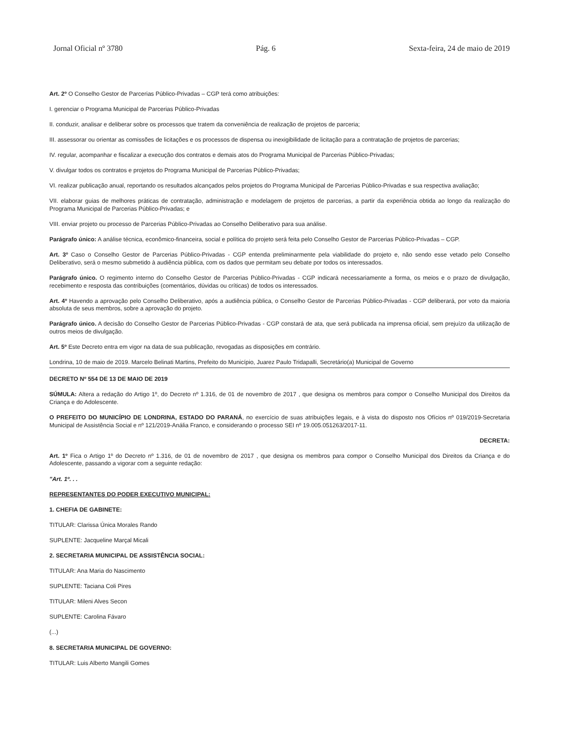Jornal Oficial nº 3780 Pág. 6 Sexta-feira, 24 de maio de 2019
Art. 2º O Conselho Gestor de Parcerias Público-Privadas – CGP terá como atribuições:
I. gerenciar o Programa Municipal de Parcerias Público-Privadas
II. conduzir, analisar e deliberar sobre os processos que tratem da conveniência de realização de projetos de parceria;
III. assessorar ou orientar as comissões de licitações e os processos de dispensa ou inexigibilidade de licitação para a contratação de projetos de parcerias;
IV. regular, acompanhar e fiscalizar a execução dos contratos e demais atos do Programa Municipal de Parcerias Público-Privadas;
V. divulgar todos os contratos e projetos do Programa Municipal de Parcerias Público-Privadas;
VI. realizar publicação anual, reportando os resultados alcançados pelos projetos do Programa Municipal de Parcerias Público-Privadas e sua respectiva avaliação;
VII. elaborar guias de melhores práticas de contratação, administração e modelagem de projetos de parcerias, a partir da experiência obtida ao longo da realização do Programa Municipal de Parcerias Público-Privadas; e
VIII. enviar projeto ou processo de Parcerias Público-Privadas ao Conselho Deliberativo para sua análise.
Parágrafo único: A análise técnica, econômico-financeira, social e política do projeto será feita pelo Conselho Gestor de Parcerias Público-Privadas – CGP.
Art. 3º Caso o Conselho Gestor de Parcerias Público-Privadas - CGP entenda preliminarmente pela viabilidade do projeto e, não sendo esse vetado pelo Conselho Deliberativo, será o mesmo submetido à audiência pública, com os dados que permitam seu debate por todos os interessados.
Parágrafo único. O regimento interno do Conselho Gestor de Parcerias Público-Privadas - CGP indicará necessariamente a forma, os meios e o prazo de divulgação, recebimento e resposta das contribuições (comentários, dúvidas ou críticas) de todos os interessados.
Art. 4º Havendo a aprovação pelo Conselho Deliberativo, após a audiência pública, o Conselho Gestor de Parcerias Público-Privadas - CGP deliberará, por voto da maioria absoluta de seus membros, sobre a aprovação do projeto.
Parágrafo único. A decisão do Conselho Gestor de Parcerias Público-Privadas - CGP constará de ata, que será publicada na imprensa oficial, sem prejuízo da utilização de outros meios de divulgação.
Art. 5º Este Decreto entra em vigor na data de sua publicação, revogadas as disposições em contrário.
Londrina, 10 de maio de 2019. Marcelo Belinati Martins, Prefeito do Município, Juarez Paulo Tridapalli, Secretário(a) Municipal de Governo
DECRETO Nº 554 DE 13 DE MAIO DE 2019
SÚMULA: Altera a redação do Artigo 1º, do Decreto nº 1.316, de 01 de novembro de 2017 , que designa os membros para compor o Conselho Municipal dos Direitos da Criança e do Adolescente.
O PREFEITO DO MUNICÍPIO DE LONDRINA, ESTADO DO PARANÁ, no exercício de suas atribuições legais, e à vista do disposto nos Ofícios nº 019/2019-Secretaria Municipal de Assistência Social e nº 121/2019-Anália Franco, e considerando o processo SEI nº 19.005.051263/2017-11.
DECRETA:
Art. 1º Fica o Artigo 1º do Decreto nº 1.316, de 01 de novembro de 2017 , que designa os membros para compor o Conselho Municipal dos Direitos da Criança e do Adolescente, passando a vigorar com a seguinte redação:
"Art. 1º. . .
REPRESENTANTES DO PODER EXECUTIVO MUNICIPAL:
1. CHEFIA DE GABINETE:
TITULAR: Clarissa Única Morales Rando
SUPLENTE: Jacqueline Marçal Micali
2. SECRETARIA MUNICIPAL DE ASSISTÊNCIA SOCIAL:
TITULAR: Ana Maria do Nascimento
SUPLENTE: Taciana Coli Pires
TITULAR: Mileni Alves Secon
SUPLENTE: Carolina Fávaro
(...)
8. SECRETARIA MUNICIPAL DE GOVERNO:
TITULAR: Luis Alberto Mangili Gomes